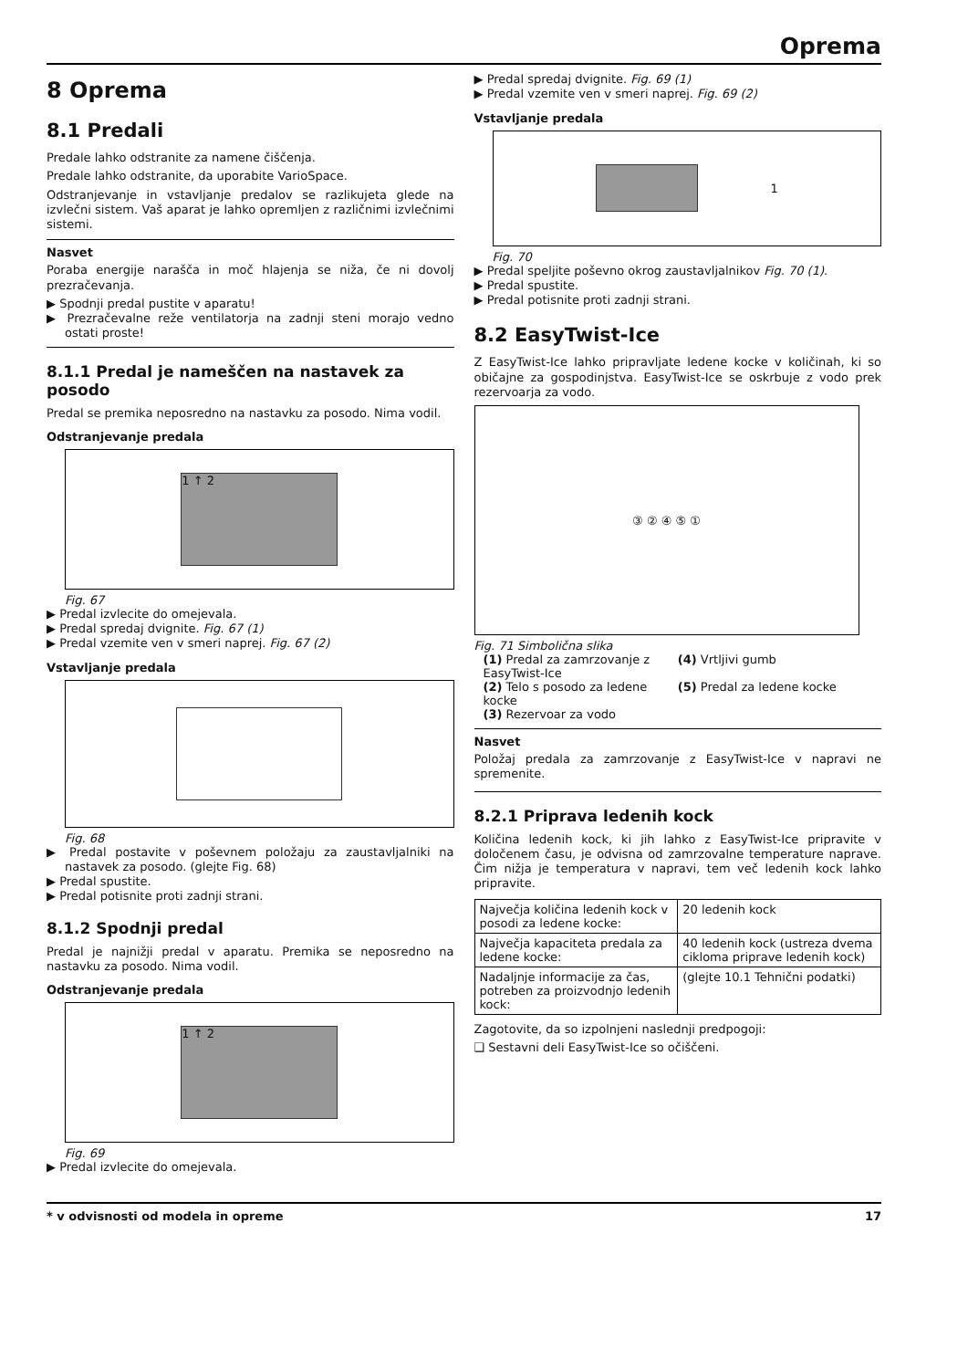Oprema
8 Oprema
8.1 Predali
Predale lahko odstranite za namene čiščenja.
Predale lahko odstranite, da uporabite VarioSpace.
Odstranjevanje in vstavljanje predalov se razlikujeta glede na izvlečni sistem. Vaš aparat je lahko opremljen z različnimi izvlečnimi sistemi.
Nasvet
Poraba energije narašča in moč hlajenja se niža, če ni dovolj prezračevanja.
▶ Spodnji predal pustite v aparatu!
▶ Prezračevalne reže ventilatorja na zadnji steni morajo vedno ostati proste!
8.1.1 Predal je nameščen na nastavek za posodo
Predal se premika neposredno na nastavku za posodo. Nima vodil.
Odstranjevanje predala
1 ↑ 2
Fig. 67
▶ Predal izvlecite do omejevala.
▶ Predal spredaj dvignite. Fig. 67 (1)
▶ Predal vzemite ven v smeri naprej. Fig. 67 (2)
Vstavljanje predala
Fig. 68
▶ Predal postavite v poševnem položaju za zaustavljalniki na nastavek za posodo. (glejte Fig. 68)
▶ Predal spustite.
▶ Predal potisnite proti zadnji strani.
8.1.2 Spodnji predal
Predal je najnižji predal v aparatu. Premika se neposredno na nastavku za posodo. Nima vodil.
Odstranjevanje predala
1 ↑ 2
Fig. 69
▶ Predal izvlecite do omejevala.
▶ Predal spredaj dvignite. Fig. 69 (1)
▶ Predal vzemite ven v smeri naprej. Fig. 69 (2)
Vstavljanje predala
1
Fig. 70
▶ Predal speljite poševno okrog zaustavljalnikov Fig. 70 (1).
▶ Predal spustite.
▶ Predal potisnite proti zadnji strani.
8.2 EasyTwist-Ice
Z EasyTwist-Ice lahko pripravljate ledene kocke v količinah, ki so običajne za gospodinjstva. EasyTwist-Ice se oskrbuje z vodo prek rezervoarja za vodo.
③ ② ④ ⑤ ①
Fig. 71 Simbolična slika
| (1) Predal za zamrzovanje z EasyTwist-Ice | (4) Vrtljivi gumb |
| (2) Telo s posodo za ledene kocke | (5) Predal za ledene kocke |
| (3) Rezervoar za vodo | |
Nasvet
Položaj predala za zamrzovanje z EasyTwist-Ice v napravi ne spremenite.
8.2.1 Priprava ledenih kock
Količina ledenih kock, ki jih lahko z EasyTwist-Ice pripravite v določenem času, je odvisna od zamrzovalne temperature naprave. Čim nižja je temperatura v napravi, tem več ledenih kock lahko pripravite.
| Največja količina ledenih kock v posodi za ledene kocke: | 20 ledenih kock |
| Največja kapaciteta predala za ledene kocke: | 40 ledenih kock (ustreza dvema cikloma priprave ledenih kock) |
| Nadaljnje informacije za čas, potreben za proizvodnjo ledenih kock: | (glejte 10.1 Tehnični podatki) |
Zagotovite, da so izpolnjeni naslednji predpogoji:
❑ Sestavni deli EasyTwist-Ice so očiščeni.
* v odvisnosti od modela in opreme 17